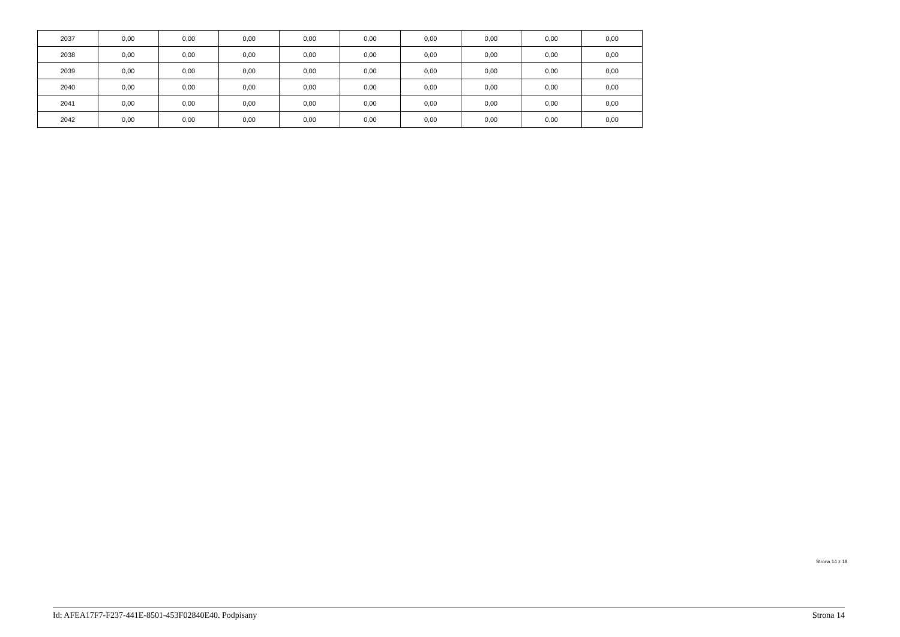| 2037 | 0,00 | 0,00 | 0,00 | 0,00 | 0,00 | 0,00 | 0,00 | 0,00 | 0,00 |
| 2038 | 0,00 | 0,00 | 0,00 | 0,00 | 0,00 | 0,00 | 0,00 | 0,00 | 0,00 |
| 2039 | 0,00 | 0,00 | 0,00 | 0,00 | 0,00 | 0,00 | 0,00 | 0,00 | 0,00 |
| 2040 | 0,00 | 0,00 | 0,00 | 0,00 | 0,00 | 0,00 | 0,00 | 0,00 | 0,00 |
| 2041 | 0,00 | 0,00 | 0,00 | 0,00 | 0,00 | 0,00 | 0,00 | 0,00 | 0,00 |
| 2042 | 0,00 | 0,00 | 0,00 | 0,00 | 0,00 | 0,00 | 0,00 | 0,00 | 0,00 |
Strona 14 z 18
Id: AFEA17F7-F237-441E-8501-453F02840E40. Podpisany Strona 14